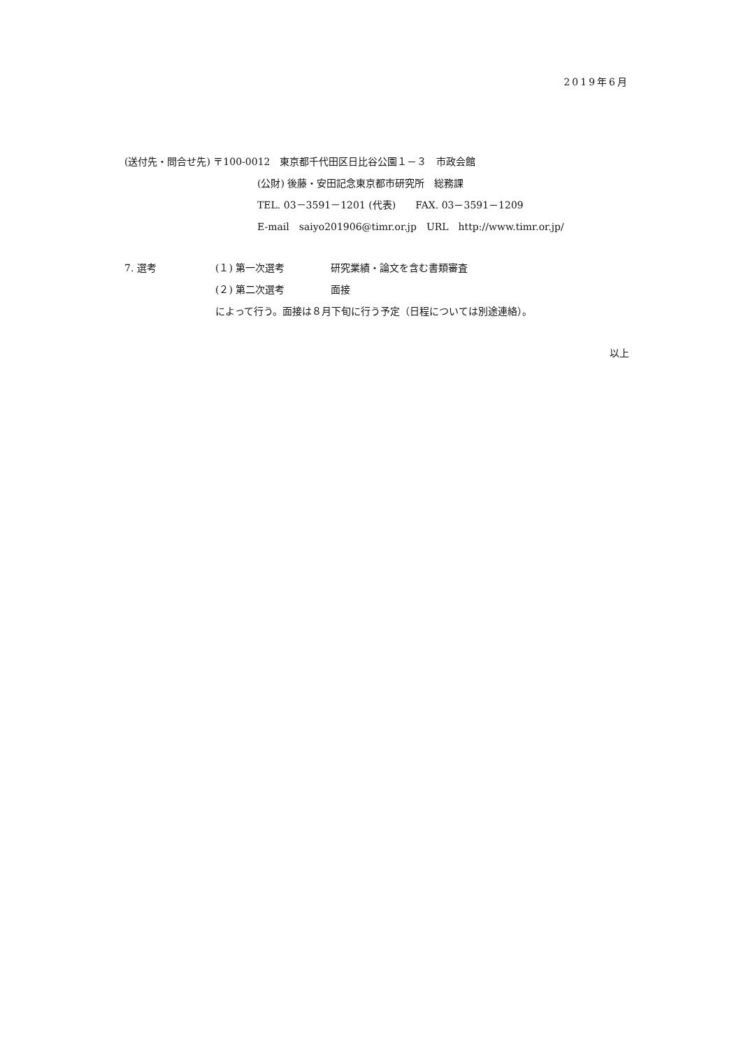2019年6月
(送付先・問合せ先) 〒100-0012　東京都千代田区日比谷公園１－３　市政会館
(公財) 後藤・安田記念東京都市研究所　総務課
TEL. 03－3591－1201 (代表)　　FAX. 03－3591－1209
E-mail　saiyo201906@timr.or.jp　URL　http://www.timr.or.jp/
7. 選考 (１) 第一次選考 研究業績・論文を含む書類審査
(２) 第二次選考 面接
によって行う。面接は８月下旬に行う予定（日程については別途連絡）。
以上